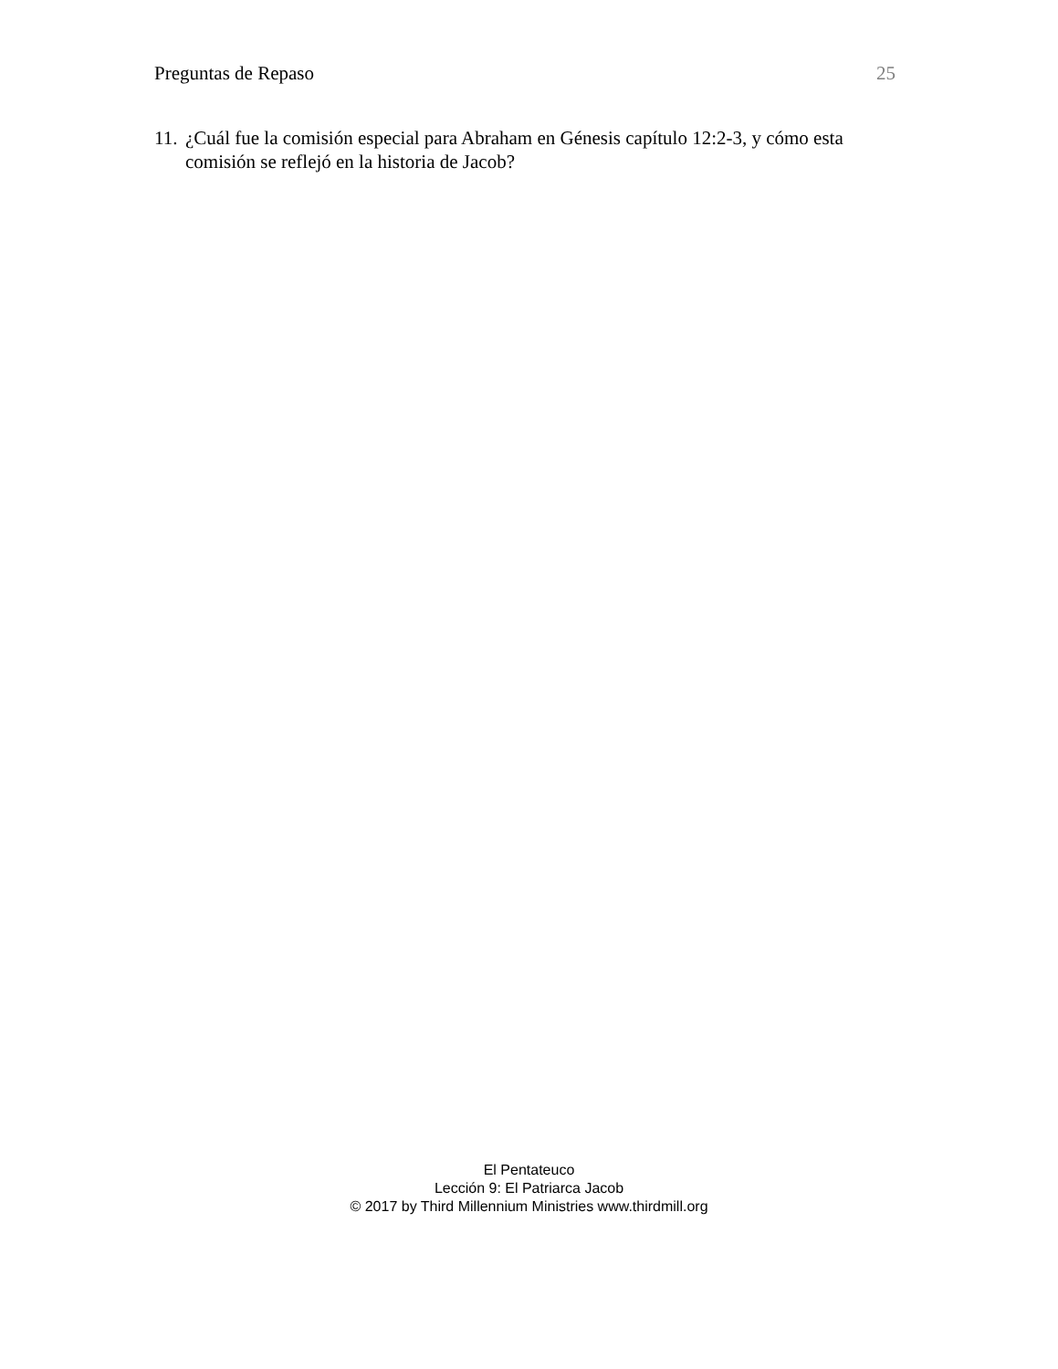Preguntas de Repaso 25
11. ¿Cuál fue la comisión especial para Abraham en Génesis capítulo 12:2-3, y cómo esta comisión se reflejó en la historia de Jacob?
El Pentateuco
Lección 9: El Patriarca Jacob
© 2017 by Third Millennium Ministries www.thirdmill.org